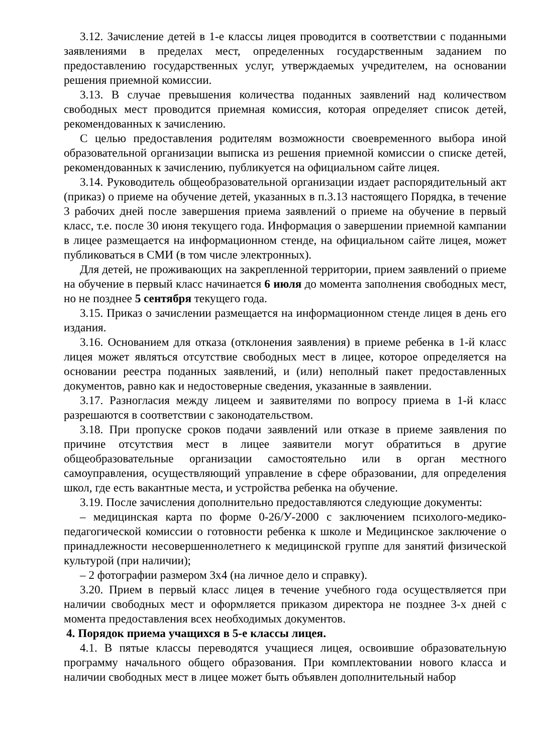3.12. Зачисление детей в 1-е классы лицея проводится в соответствии с поданными заявлениями в пределах мест, определенных государственным заданием по предоставлению государственных услуг, утверждаемых учредителем, на основании решения приемной комиссии.
3.13. В случае превышения количества поданных заявлений над количеством свободных мест проводится приемная комиссия, которая определяет список детей, рекомендованных к зачислению.
С целью предоставления родителям возможности своевременного выбора иной образовательной организации выписка из решения приемной комиссии о списке детей, рекомендованных к зачислению, публикуется на официальном сайте лицея.
3.14. Руководитель общеобразовательной организации издает распорядительный акт (приказ) о приеме на обучение детей, указанных в п.3.13 настоящего Порядка, в течение 3 рабочих дней после завершения приема заявлений о приеме на обучение в первый класс, т.е. после 30 июня текущего года. Информация о завершении приемной кампании в лицее размещается на информационном стенде, на официальном сайте лицея, может публиковаться в СМИ (в том числе электронных).
Для детей, не проживающих на закрепленной территории, прием заявлений о приеме на обучение в первый класс начинается 6 июля до момента заполнения свободных мест, но не позднее 5 сентября текущего года.
3.15. Приказ о зачислении размещается на информационном стенде лицея в день его издания.
3.16. Основанием для отказа (отклонения заявления) в приеме ребенка в 1-й класс лицея может являться отсутствие свободных мест в лицее, которое определяется на основании реестра поданных заявлений, и (или) неполный пакет предоставленных документов, равно как и недостоверные сведения, указанные в заявлении.
3.17. Разногласия между лицеем и заявителями по вопросу приема в 1-й класс разрешаются в соответствии с законодательством.
3.18. При пропуске сроков подачи заявлений или отказе в приеме заявления по причине отсутствия мест в лицее заявители могут обратиться в другие общеобразовательные организации самостоятельно или в орган местного самоуправления, осуществляющий управление в сфере образовании, для определения школ, где есть вакантные места, и устройства ребенка на обучение.
3.19. После зачисления дополнительно предоставляются следующие документы:
– медицинская карта по форме 0-26/У-2000 с заключением психолого-медико-педагогической комиссии о готовности ребенка к школе и Медицинское заключение о принадлежности несовершеннолетнего к медицинской группе для занятий физической культурой (при наличии);
– 2 фотографии размером 3х4 (на личное дело и справку).
3.20. Прием в первый класс лицея в течение учебного года осуществляется при наличии свободных мест и оформляется приказом директора не позднее 3-х дней с момента предоставления всех необходимых документов.
4. Порядок приема учащихся в 5-е классы лицея.
4.1. В пятые классы переводятся учащиеся лицея, освоившие образовательную программу начального общего образования. При комплектовании нового класса и наличии свободных мест в лицее может быть объявлен дополнительный набор